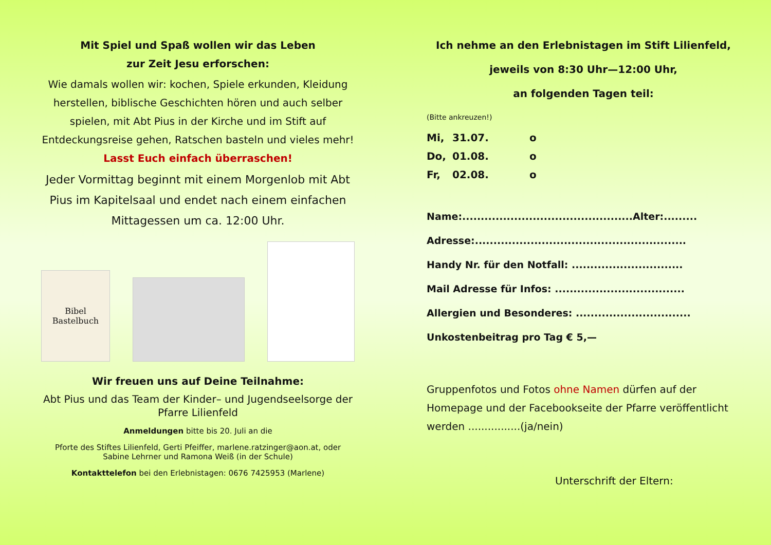Mit Spiel und Spaß wollen wir das Leben
zur Zeit Jesu erforschen:
Wie damals wollen wir: kochen, Spiele erkunden, Kleidung herstellen, biblische Geschichten hören und auch selber spielen, mit Abt Pius in der Kirche und im Stift auf Entdeckungsreise gehen, Ratschen basteln und vieles mehr!
Lasst Euch einfach überraschen!
Jeder Vormittag beginnt mit einem Morgenlob mit Abt Pius im Kapitelsaal und endet nach einem einfachen Mittagessen um ca. 12:00 Uhr.
Bibel
Bastelbuch
Wir freuen uns auf Deine Teilnahme:
Abt Pius und das Team der Kinder– und Jugendseelsorge der Pfarre Lilienfeld
Anmeldungen bitte bis 20. Juli an die
Pforte des Stiftes Lilienfeld, Gerti Pfeiffer, marlene.ratzinger@aon.at, oder Sabine Lehrner und Ramona Weiß (in der Schule)
Kontakttelefon bei den Erlebnistagen: 0676 7425953 (Marlene)
Ich nehme an den Erlebnistagen im Stift Lilienfeld,
jeweils von 8:30 Uhr—12:00 Uhr,
an folgenden Tagen teil:
(Bitte ankreuzen!)
Mi, 31.07. o
Do, 01.08. o
Fr, 02.08. o
Name:..............................................Alter:.........
Adresse:.........................................................
Handy Nr. für den Notfall: ..............................
Mail Adresse für Infos: ...................................
Allergien und Besonderes: ...............................
Unkostenbeitrag pro Tag € 5,—
Gruppenfotos und Fotos ohne Namen dürfen auf der Homepage und der Facebookseite der Pfarre veröffentlicht werden ................(ja/nein)
Unterschrift der Eltern: